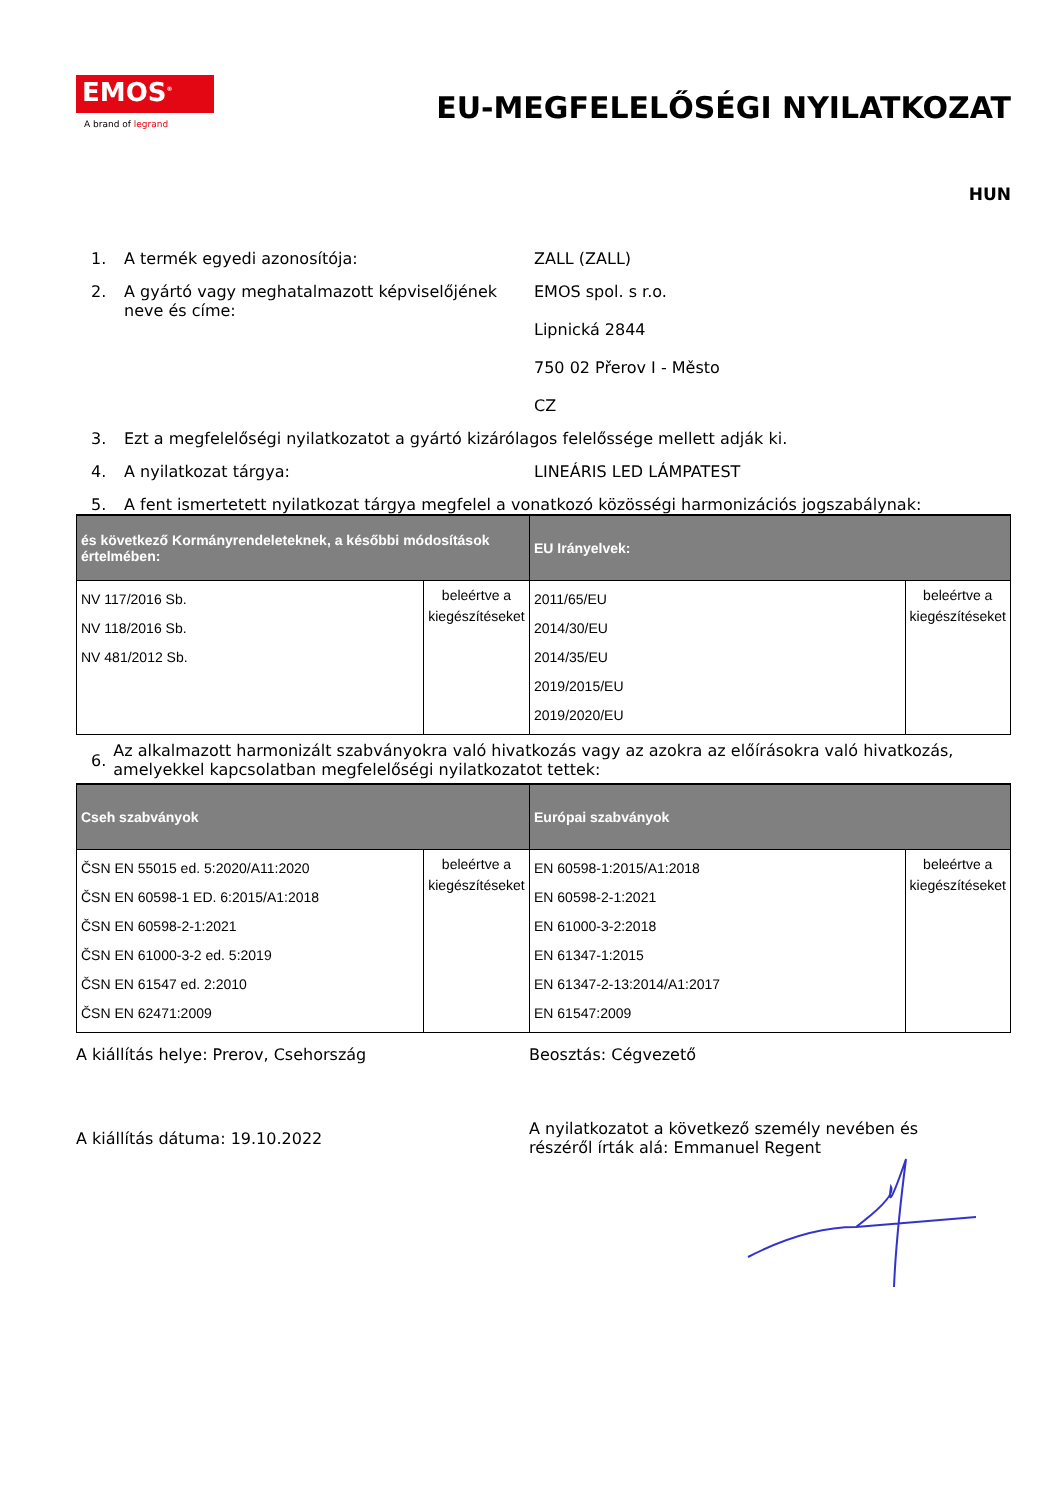EMOS<sup>®</sup>
A brand of legrand
EU-MEGFELELŐSÉGI NYILATKOZAT
HUN
1. A termék egyedi azonosítója: ZALL (ZALL)
2. A gyártó vagy meghatalmazott képviselőjének neve és címe:
EMOS spol. s r.o.
Lipnická 2844
750 02 Přerov I - Město
CZ
3. Ezt a megfelelőségi nyilatkozatot a gyártó kizárólagos felelőssége mellett adják ki.
4. A nyilatkozat tárgya: LINEÁRIS LED LÁMPATEST
5. A fent ismertetett nyilatkozat tárgya megfelel a vonatkozó közösségi harmonizációs jogszabálynak:
| és következő Kormányrendeleteknek, a későbbi módosítások értelmében: | | EU Irányelvek: | |
| --- | --- | --- | --- |
| NV 117/2016 Sb. NV 118/2016 Sb. NV 481/2012 Sb. | beleértve a kiegészítéseket | 2011/65/EU 2014/30/EU 2014/35/EU 2019/2015/EU 2019/2020/EU | beleértve a kiegészítéseket |
6.
Az alkalmazott harmonizált szabványokra való hivatkozás vagy az azokra az előírásokra való hivatkozás, amelyekkel kapcsolatban megfelelőségi nyilatkozatot tettek:
| Cseh szabványok | | Európai szabványok | |
| --- | --- | --- | --- |
| ČSN EN 55015 ed. 5:2020/A11:2020 ČSN EN 60598-1 ED. 6:2015/A1:2018 ČSN EN 60598-2-1:2021 ČSN EN 61000-3-2 ed. 5:2019 ČSN EN 61547 ed. 2:2010 ČSN EN 62471:2009 | beleértve a kiegészítéseket | EN 60598-1:2015/A1:2018 EN 60598-2-1:2021 EN 61000-3-2:2018 EN 61347-1:2015 EN 61347-2-13:2014/A1:2017 EN 61547:2009 | beleértve a kiegészítéseket |
A kiállítás helye: Prerov, Csehország Beosztás: Cégvezető
A kiállítás dátuma: 19.10.2022
A nyilatkozatot a következő személy nevében és részéről írták alá: Emmanuel Regent